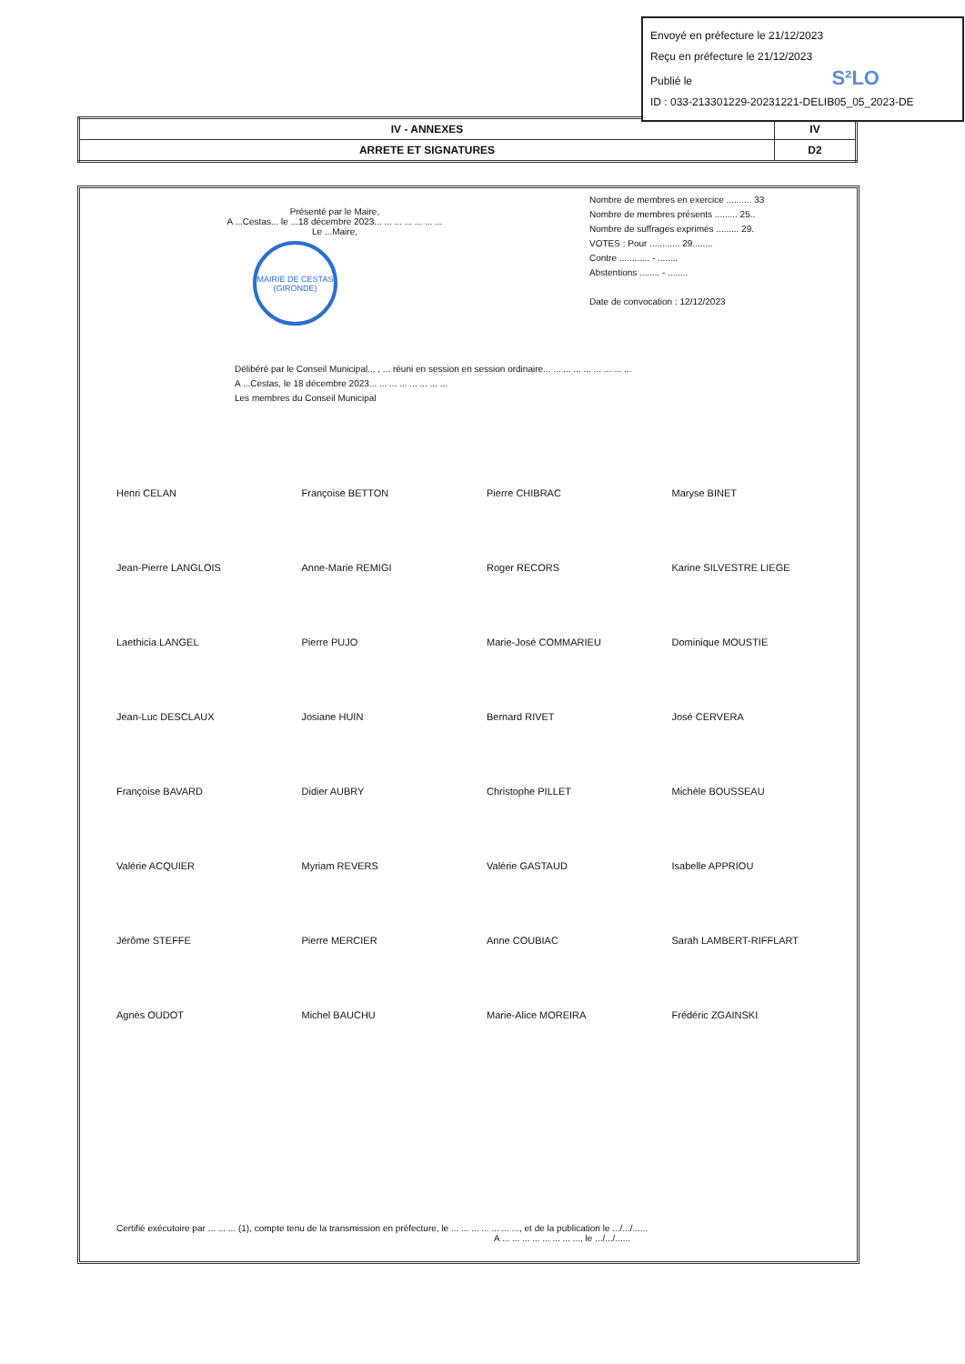Envoyé en préfecture le 21/12/2023
Reçu en préfecture le 21/12/2023
Publié le S²LO
ID : 033-213301229-20231221-DELIB05_05_2023-DE
| IV - ANNEXES | IV |
| ARRETE ET SIGNATURES | D2 |
Présenté par le Maire,
A ...Cestas... le ...18 décembre 2023... ... ... ... ... ... ...
Le ...Maire,
MAIRIE DE CESTAS (GIRONDE)
Nombre de membres en exercice .......... 33
Nombre de membres présents ......... 25..
Nombre de suffrages exprimés ......... 29.
VOTES : Pour ............ 29........
Contre ............ - ........
Abstentions ........ - ........
Date de convocation : 12/12/2023
Délibéré par le Conseil Municipal... , ... réuni en session en session ordinaire... ... ... ... ... ... ... ... ...
A ...Cestas, le 18 décembre 2023... ... ... ... ... ... ... ...
Les membres du Conseil Municipal
Henri CELAN
Françoise BETTON
Pierre CHIBRAC
Maryse BINET
Jean-Pierre LANGLOIS
Anne-Marie REMIGI
Roger RECORS
Karine SILVESTRE LIEGE
Laethicia LANGEL
Pierre PUJO
Marie-José COMMARIEU
Dominique MOUSTIE
Jean-Luc DESCLAUX
Josiane HUIN
Bernard RIVET
José CERVERA
Françoise BAVARD
Didier AUBRY
Christophe PILLET
Michèle BOUSSEAU
Valérie ACQUIER
Myriam REVERS
Valérie GASTAUD
Isabelle APPRIOU
Jérôme STEFFE
Pierre MERCIER
Anne COUBIAC
Sarah LAMBERT-RIFFLART
Agnès OUDOT
Michel BAUCHU
Marie-Alice MOREIRA
Frédéric ZGAINSKI
Certifié exécutoire par ... ... ... (1), compte tenu de la transmission en préfecture, le ... ... ... ... ... ... ..., et de la publication le .../.../......
A ... ... ... ... ... ... ... ..., le .../.../......